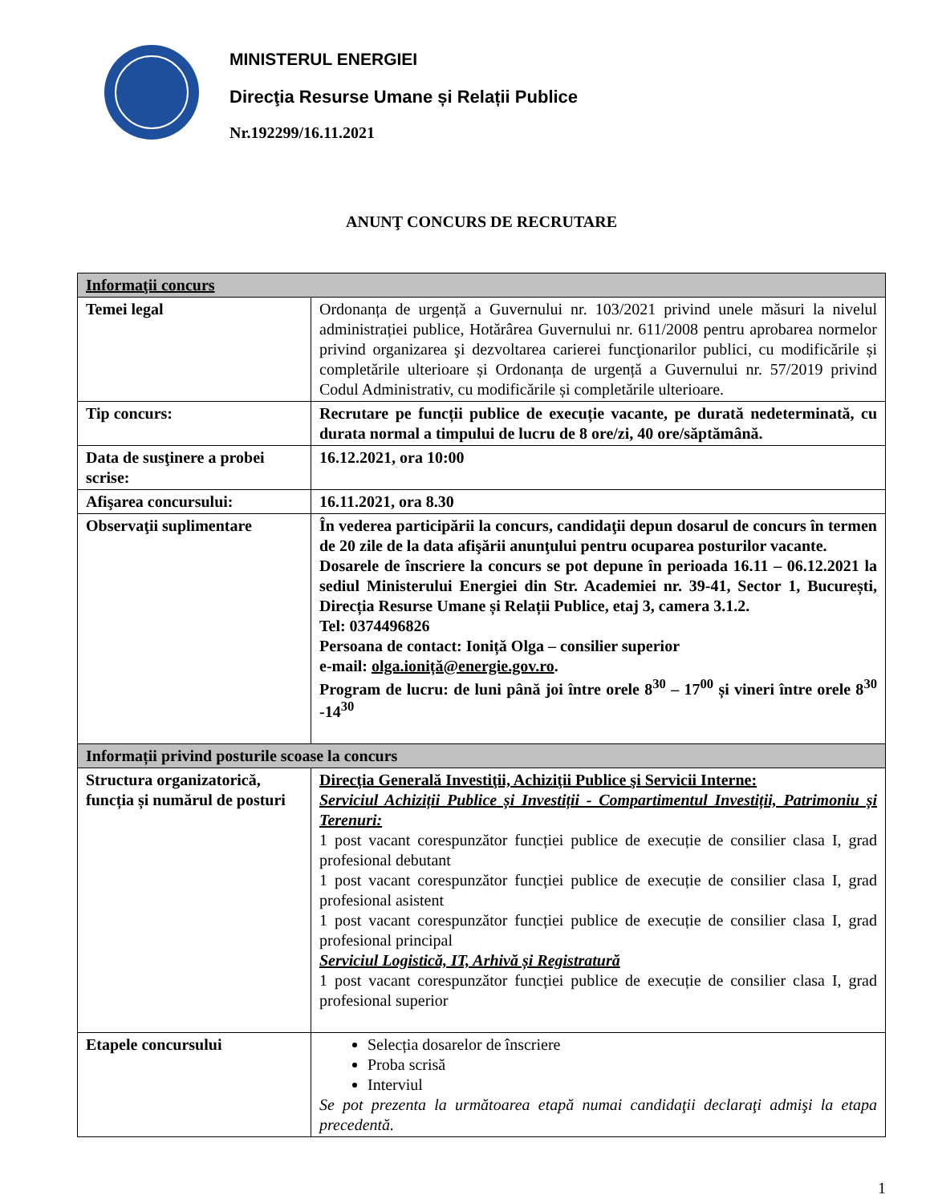MINISTERUL ENERGIEI
Direcţia Resurse Umane și Relații Publice
Nr.192299/16.11.2021
ANUNŢ CONCURS DE RECRUTARE
| Informaţii concurs | |
| Temei legal | Ordonanța de urgență a Guvernului nr. 103/2021 privind unele măsuri la nivelul administrației publice, Hotărârea Guvernului nr. 611/2008 pentru aprobarea normelor privind organizarea şi dezvoltarea carierei funcţionarilor publici, cu modificările și completările ulterioare și Ordonanța de urgență a Guvernului nr. 57/2019 privind Codul Administrativ, cu modificările și completările ulterioare. |
| Tip concurs: | Recrutare pe funcții publice de execuție vacante, pe durată nedeterminată, cu durata normal a timpului de lucru de 8 ore/zi, 40 ore/săptămână. |
| Data de susţinere a probei scrise: | 16.12.2021, ora 10:00 |
| Afişarea concursului: | 16.11.2021, ora 8.30 |
| Observaţii suplimentare | În vederea participării la concurs, candidaţii depun dosarul de concurs în termen de 20 zile de la data afişării anunţului pentru ocuparea posturilor vacante. Dosarele de înscriere la concurs se pot depune în perioada 16.11 – 06.12.2021 la sediul Ministerului Energiei din Str. Academiei nr. 39-41, Sector 1, București, Direcția Resurse Umane și Relații Publice, etaj 3, camera 3.1.2. Tel: 0374496826 Persoana de contact: Ioniță Olga – consilier superior e-mail: olga.ioniță@energie.gov.ro . Program de lucru: de luni până joi între orele 8<sup>30</sup> – 17<sup>00</sup> și vineri între orele 8<sup>30</sup> -14<sup>30</sup> |
| Informații privind posturile scoase la concurs | |
| Structura organizatorică, funcția și numărul de posturi | Direcţia Generală Investiţii, Achiziţii Publice şi Servicii Interne: Serviciul Achiziții Publice și Investiții - Compartimentul Investiții, Patrimoniu și Terenuri: 1 post vacant corespunzător funcției publice de execuție de consilier clasa I, grad profesional debutant 1 post vacant corespunzător funcției publice de execuție de consilier clasa I, grad profesional asistent 1 post vacant corespunzător funcției publice de execuție de consilier clasa I, grad profesional principal Serviciul Logistică, IT, Arhivă și Registratură 1 post vacant corespunzător funcției publice de execuție de consilier clasa I, grad profesional superior |
| Etapele concursului | Selecția dosarelor de înscriere Proba scrisă Interviul Se pot prezenta la următoarea etapă numai candidaţii declaraţi admişi la etapa precedentă. |
1